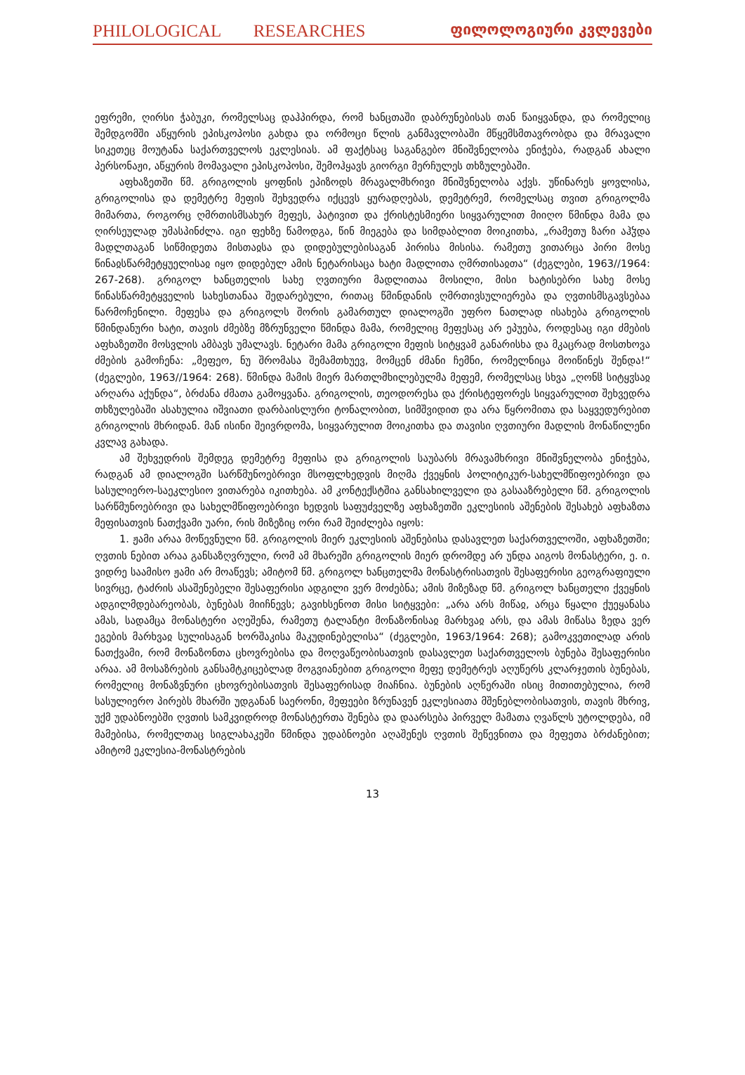PHILOLOGICAL RESEARCHES ფილოლოგიური კვლევები
ეფრემი, ღირსი ჭაბუკი, რომელსაც დაჰპირდა, რომ ხანცთაში დაბრუნებისას თან წაიყვანდა, და რომელიც შემდგომში აწყურის ეპისკოპოსი გახდა და ორმოცი წლის განმავლობაში მწყემსმთავრობდა და მრავალი სიკეთეც მოუტანა საქართველოს ეკლესიას. ამ ფაქტსაც საგანგებო მნიშვნელობა ენიჭება, რადგან ახალი პერსონაჟი, აწყურის მომავალი ეპისკოპოსი, შემოჰყავს გიორგი მერჩულეს თხზულებაში.
აფხაზეთში წმ. გრიგოლის ყოფნის ეპიზოდს მრავალმხრივი მნიშვნელობა აქვს. უწინარეს ყოვლისა, გრიგოლისა და დემეტრე მეფის შეხვედრა იქცევს ყურადღებას, დემეტრემ, რომელსაც თვით გრიგოლმა მიმართა, როგორც ღმრთისმსახურ მეფეს, პატივით და ქრისტესმიერი სიყვარულით მიიღო წმინდა მამა და ღირსეულად უმასპინძლა. იგი ფეხზე წამოდგა, წინ მიეგება და სიმდაბლით მოიკითხა, „რამეთუ ზარი აჰჴდა მადლთაგან სიწმიდეთა მისთაჲსა და დიდებულებისაგან პირისა მისისა. რამეთუ ვითარცა პირი მოსე წინაჲსწარმეტყუელისაჲ იყო დიდებულ ამის ნეტარისაცა ხატი მადლითა ღმრთისაჲთა“ (ძეგლები, 1963//1964: 267-268). გრიგოლ ხანცთელის სახე ღვთიური მადლითაა მოსილი, მისი ხატისებრი სახე მოსე წინასწარმეტყველის სახესთანაა შედარებული, რითაც წმინდანის ღმრთივსულიერება და ღვთისმსგავსებაა წარმოჩენილი. მეფესა და გრიგოლს შორის გამართულ დიალოგში უფრო ნათლად ისახება გრიგოლის წმინდანური ხატი, თავის ძმებზე მზრუნველი წმინდა მამა, რომელიც მეფესაც არ ეპუება, როდესაც იგი ძმების აფხაზეთში მოსვლის ამბავს უმალავს. ნეტარი მამა გრიგოლი მეფის სიტყვამ განარისხა და მკაცრად მოსთხოვა ძმების გამოჩენა: „მეფეო, ნუ შრომასა შემამთხუევ, მომცენ ძმანი ჩემნი, რომელნიცა მოიწინეს შენდა!“ (ძეგლები, 1963//1964: 268). წმინდა მამის მიერ მართლმხილებულმა მეფემ, რომელსაც სხვა „ღონჱ სიტყჳსაჲ არღარა აქუნდა“, ბრძანა ძმათა გამოყვანა. გრიგოლის, თეოდორესა და ქრისტეფორეს სიყვარულით შეხვედრა თხზულებაში ასახულია იშვიათი დარბაისლური ტონალობით, სიმშვიდით და არა წყრომითა და საყვედურებით გრიგოლის მხრიდან. მან ისინი შეივრდომა, სიყვარულით მოიკითხა და თავისი ღვთიური მადლის მონაწილენი კვლავ გახადა.
ამ შეხვედრის შემდეგ დემეტრე მეფისა და გრიგოლის საუბარს მრავამხრივი მნიშვნელობა ენიჭება, რადგან ამ დიალოგში სარწმუნოებრივი მსოფლხედვის მიღმა ქვეყნის პოლიტიკურ-სახელმწიფოებრივი და სასულიერო-საეკლესიო ვითარება იკითხება. ამ კონტექსტშია განსახილველი და გასააზრებელი წმ. გრიგოლის სარწმუნოებრივი და სახელმწიფოებრივი ხედვის საფუძველზე აფხაზეთში ეკლესიის აშენების შესახებ აფხაზთა მეფისათვის ნათქვამი უარი, რის მიზეზიც ორი რამ შეიძლება იყოს:
1. ჟამი არაა მოწევნული წმ. გრიგოლის მიერ ეკლესიის აშენებისა დასავლეთ საქართველოში, აფხაზეთში; ღვთის ნებით არაა განსაზღვრული, რომ ამ მხარეში გრიგოლის მიერ დრომდე არ უნდა აიგოს მონასტერი, ე. ი. ვიდრე საამისო ჟამი არ მოაწევს; ამიტომ წმ. გრიგოლ ხანცთელმა მონასტრისათვის შესაფერისი გეოგრაფიული სივრცე, ტაძრის ასაშენებელი შესაფერისი ადგილი ვერ მოძებნა; ამის მიზეზად წმ. გრიგოლ ხანცთელი ქვეყნის ადგილმდებარეობას, ბუნებას მიიჩნევს; გავიხსენოთ მისი სიტყვები: „არა არს მიწაჲ, არცა წყალი ქუეყანასა ამას, სადამცა მონასტერი აღეშენა, რამეთუ ტალანტი მონაზონისაჲ მარხვაჲ არს, და ამას მიწასა ზედა ვერ ეგების მარხვაჲ სულისაგან ხორშაკისა მაკუდინებელისა“ (ძეგლები, 1963/1964: 268); გამოკვეთილად არის ნათქვამი, რომ მონაზონთა ცხოვრებისა და მოღვაწეობისათვის დასავლეთ საქართველოს ბუნება შესაფერისი არაა. ამ მოსაზრების განსამტკიცებლად მოგვიანებით გრიგოლი მეფე დემეტრეს აღუწერს კლარჯეთის ბუნებას, რომელიც მონაზვნური ცხოვრებისათვის შესაფერისად მიაჩნია. ბუნების აღწერაში ისიც მითითებულია, რომ სასულიერო პირებს მხარში უდგანან საერონი, მეფეები ზრუნავენ ეკლესიათა მშენებლობისათვის, თავის მხრივ, უქმ უდაბნოებში ღვთის სამკვიდროდ მონასტერთა შენება და დაარსება პირველ მამათა ღვაწლს უტოლდება, იმ მამებისა, რომელთაც სიგლახაკეში წმინდა უდაბნოები აღაშენეს ღვთის შეწევნითა და მეფეთა ბრძანებით; ამიტომ ეკლესია-მონასტრების
13